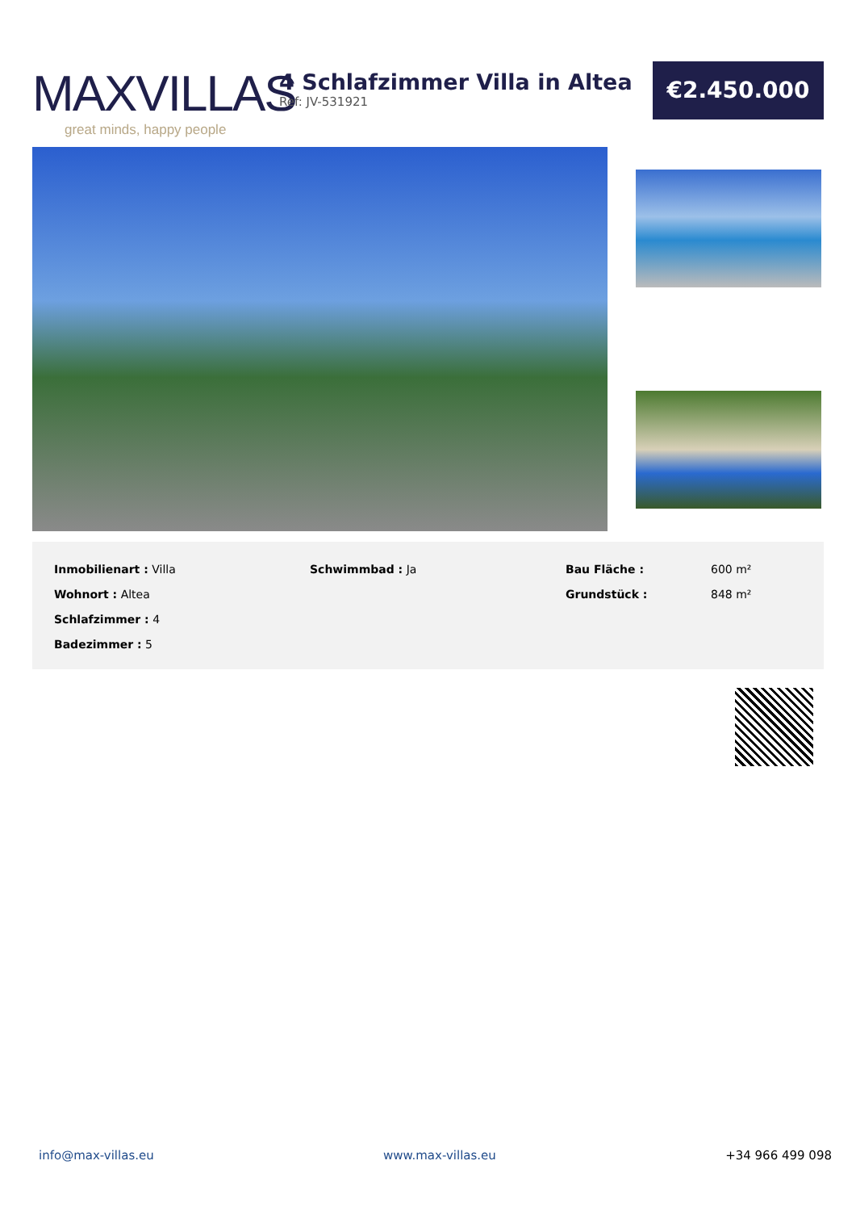MAXVILLAS
great minds, happy people
4 Schlafzimmer Villa in Altea
Ref: JV-531921
€2.450.000
| Inmobilienart : Villa | Schwimmbad : Ja | Bau Fläche : | 600 m² |
| Wohnort : Altea | | Grundstück : | 848 m² |
| Schlafzimmer : 4 | | | |
| Badezimmer : 5 | | | |
info@max-villas.eu www.max-villas.eu +34 966 499 098